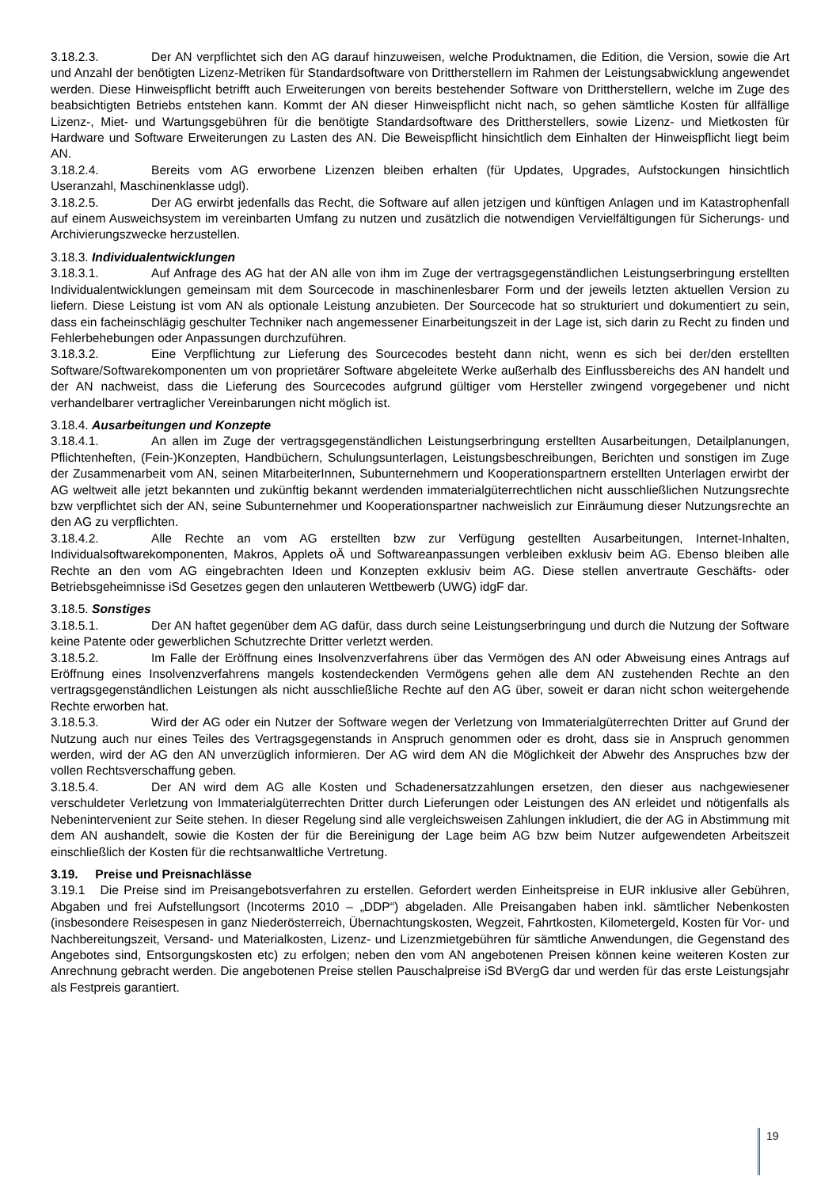3.18.2.3. Der AN verpflichtet sich den AG darauf hinzuweisen, welche Produktnamen, die Edition, die Version, sowie die Art und Anzahl der benötigten Lizenz-Metriken für Standardsoftware von Drittherstellern im Rahmen der Leistungsabwicklung angewendet werden. Diese Hinweispflicht betrifft auch Erweiterungen von bereits bestehender Software von Drittherstellern, welche im Zuge des beabsichtigten Betriebs entstehen kann. Kommt der AN dieser Hinweispflicht nicht nach, so gehen sämtliche Kosten für allfällige Lizenz-, Miet- und Wartungsgebühren für die benötigte Standardsoftware des Drittherstellers, sowie Lizenz- und Mietkosten für Hardware und Software Erweiterungen zu Lasten des AN. Die Beweispflicht hinsichtlich dem Einhalten der Hinweispflicht liegt beim AN.
3.18.2.4. Bereits vom AG erworbene Lizenzen bleiben erhalten (für Updates, Upgrades, Aufstockungen hinsichtlich Useranzahl, Maschinenklasse udgl).
3.18.2.5. Der AG erwirbt jedenfalls das Recht, die Software auf allen jetzigen und künftigen Anlagen und im Katastrophenfall auf einem Ausweichsystem im vereinbarten Umfang zu nutzen und zusätzlich die notwendigen Vervielfältigungen für Sicherungs- und Archivierungszwecke herzustellen.
3.18.3. Individualentwicklungen
3.18.3.1. Auf Anfrage des AG hat der AN alle von ihm im Zuge der vertragsgegenständlichen Leistungserbringung erstellten Individualentwicklungen gemeinsam mit dem Sourcecode in maschinenlesbarer Form und der jeweils letzten aktuellen Version zu liefern. Diese Leistung ist vom AN als optionale Leistung anzubieten. Der Sourcecode hat so strukturiert und dokumentiert zu sein, dass ein facheinschlägig geschulter Techniker nach angemessener Einarbeitungszeit in der Lage ist, sich darin zu Recht zu finden und Fehlerbehebungen oder Anpassungen durchzuführen.
3.18.3.2. Eine Verpflichtung zur Lieferung des Sourcecodes besteht dann nicht, wenn es sich bei der/den erstellten Software/Softwarekomponenten um von proprietärer Software abgeleitete Werke außerhalb des Einflussbereichs des AN handelt und der AN nachweist, dass die Lieferung des Sourcecodes aufgrund gültiger vom Hersteller zwingend vorgegebener und nicht verhandelbarer vertraglicher Vereinbarungen nicht möglich ist.
3.18.4. Ausarbeitungen und Konzepte
3.18.4.1. An allen im Zuge der vertragsgegenständlichen Leistungserbringung erstellten Ausarbeitungen, Detailplanungen, Pflichtenheften, (Fein-)Konzepten, Handbüchern, Schulungsunterlagen, Leistungsbeschreibungen, Berichten und sonstigen im Zuge der Zusammenarbeit vom AN, seinen MitarbeiterInnen, Subunternehmern und Kooperationspartnern erstellten Unterlagen erwirbt der AG weltweit alle jetzt bekannten und zukünftig bekannt werdenden immaterialgüterrechtlichen nicht ausschließlichen Nutzungsrechte bzw verpflichtet sich der AN, seine Subunternehmer und Kooperationspartner nachweislich zur Einräumung dieser Nutzungsrechte an den AG zu verpflichten.
3.18.4.2. Alle Rechte an vom AG erstellten bzw zur Verfügung gestellten Ausarbeitungen, Internet-Inhalten, Individualsoftwarekomponenten, Makros, Applets oÄ und Softwareanpassungen verbleiben exklusiv beim AG. Ebenso bleiben alle Rechte an den vom AG eingebrachten Ideen und Konzepten exklusiv beim AG. Diese stellen anvertraute Geschäfts- oder Betriebsgeheimnisse iSd Gesetzes gegen den unlauteren Wettbewerb (UWG) idgF dar.
3.18.5. Sonstiges
3.18.5.1. Der AN haftet gegenüber dem AG dafür, dass durch seine Leistungserbringung und durch die Nutzung der Software keine Patente oder gewerblichen Schutzrechte Dritter verletzt werden.
3.18.5.2. Im Falle der Eröffnung eines Insolvenzverfahrens über das Vermögen des AN oder Abweisung eines Antrags auf Eröffnung eines Insolvenzverfahrens mangels kostendeckenden Vermögens gehen alle dem AN zustehenden Rechte an den vertragsgegenständlichen Leistungen als nicht ausschließliche Rechte auf den AG über, soweit er daran nicht schon weitergehende Rechte erworben hat.
3.18.5.3. Wird der AG oder ein Nutzer der Software wegen der Verletzung von Immaterialgüterrechten Dritter auf Grund der Nutzung auch nur eines Teiles des Vertragsgegenstands in Anspruch genommen oder es droht, dass sie in Anspruch genommen werden, wird der AG den AN unverzüglich informieren. Der AG wird dem AN die Möglichkeit der Abwehr des Anspruches bzw der vollen Rechtsverschaffung geben.
3.18.5.4. Der AN wird dem AG alle Kosten und Schadenersatzzahlungen ersetzen, den dieser aus nachgewiesener verschuldeter Verletzung von Immaterialgüterrechten Dritter durch Lieferungen oder Leistungen des AN erleidet und nötigenfalls als Nebenintervenient zur Seite stehen. In dieser Regelung sind alle vergleichsweisen Zahlungen inkludiert, die der AG in Abstimmung mit dem AN aushandelt, sowie die Kosten der für die Bereinigung der Lage beim AG bzw beim Nutzer aufgewendeten Arbeitszeit einschließlich der Kosten für die rechtsanwaltliche Vertretung.
3.19. Preise und Preisnachlässe
3.19.1 Die Preise sind im Preisangebotsverfahren zu erstellen. Gefordert werden Einheitspreise in EUR inklusive aller Gebühren, Abgaben und frei Aufstellungsort (Incoterms 2010 – „DDP“) abgeladen. Alle Preisangaben haben inkl. sämtlicher Nebenkosten (insbesondere Reisespesen in ganz Niederösterreich, Übernachtungskosten, Wegzeit, Fahrtkosten, Kilometergeld, Kosten für Vor- und Nachbereitungszeit, Versand- und Materialkosten, Lizenz- und Lizenzmietgebühren für sämtliche Anwendungen, die Gegenstand des Angebotes sind, Entsorgungskosten etc) zu erfolgen; neben den vom AN angebotenen Preisen können keine weiteren Kosten zur Anrechnung gebracht werden. Die angebotenen Preise stellen Pauschalpreise iSd BVergG dar und werden für das erste Leistungsjahr als Festpreis garantiert.
19